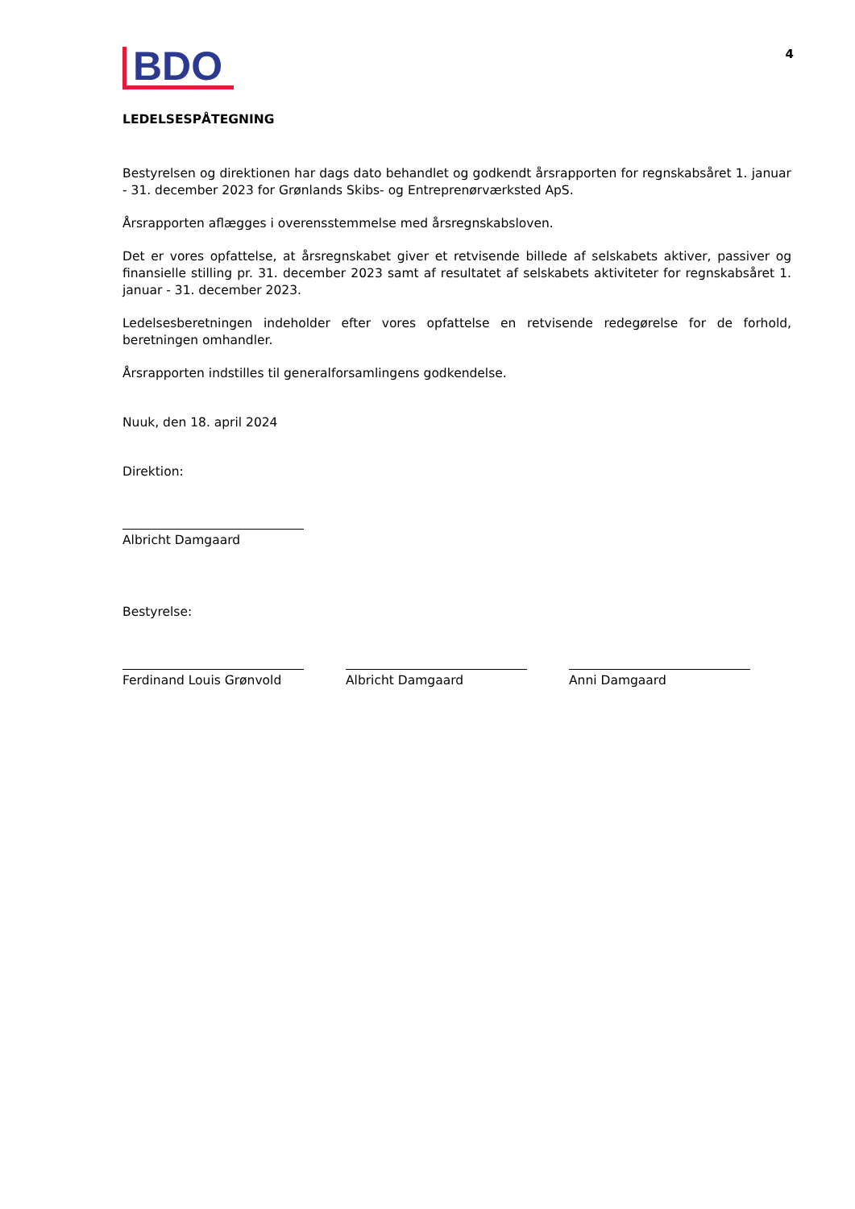BDO
4
LEDELSESPÅTEGNING
Bestyrelsen og direktionen har dags dato behandlet og godkendt årsrapporten for regnskabsåret 1. januar - 31. december 2023 for Grønlands Skibs- og Entreprenørværksted ApS.
Årsrapporten aflægges i overensstemmelse med årsregnskabsloven.
Det er vores opfattelse, at årsregnskabet giver et retvisende billede af selskabets aktiver, passiver og finansielle stilling pr. 31. december 2023 samt af resultatet af selskabets aktiviteter for regnskabsåret 1. januar - 31. december 2023.
Ledelsesberetningen indeholder efter vores opfattelse en retvisende redegørelse for de forhold, beretningen omhandler.
Årsrapporten indstilles til generalforsamlingens godkendelse.
Nuuk, den 18. april 2024
Direktion:
Albricht Damgaard
Bestyrelse:
Ferdinand Louis Grønvold Albricht Damgaard Anni Damgaard